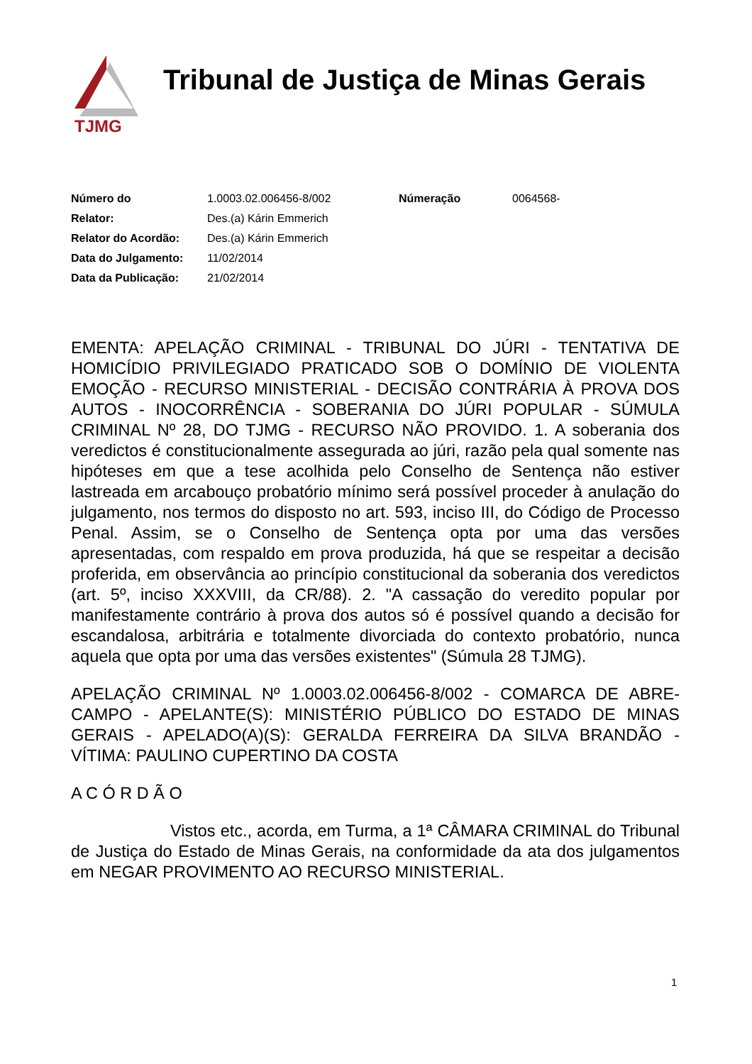TJMG
Tribunal de Justiça de Minas Gerais
| Número do | 1.0003.02.006456-8/002 | Númeração | 0064568- |
| Relator: | Des.(a) Kárin Emmerich | | |
| Relator do Acordão: | Des.(a) Kárin Emmerich | | |
| Data do Julgamento: | 11/02/2014 | | |
| Data da Publicação: | 21/02/2014 | | |
EMENTA: APELAÇÃO CRIMINAL - TRIBUNAL DO JÚRI - TENTATIVA DE HOMICÍDIO PRIVILEGIADO PRATICADO SOB O DOMÍNIO DE VIOLENTA EMOÇÃO - RECURSO MINISTERIAL - DECISÃO CONTRÁRIA À PROVA DOS AUTOS - INOCORRÊNCIA - SOBERANIA DO JÚRI POPULAR - SÚMULA CRIMINAL Nº 28, DO TJMG - RECURSO NÃO PROVIDO. 1. A soberania dos veredictos é constitucionalmente assegurada ao júri, razão pela qual somente nas hipóteses em que a tese acolhida pelo Conselho de Sentença não estiver lastreada em arcabouço probatório mínimo será possível proceder à anulação do julgamento, nos termos do disposto no art. 593, inciso III, do Código de Processo Penal. Assim, se o Conselho de Sentença opta por uma das versões apresentadas, com respaldo em prova produzida, há que se respeitar a decisão proferida, em observância ao princípio constitucional da soberania dos veredictos (art. 5º, inciso XXXVIII, da CR/88). 2. "A cassação do veredito popular por manifestamente contrário à prova dos autos só é possível quando a decisão for escandalosa, arbitrária e totalmente divorciada do contexto probatório, nunca aquela que opta por uma das versões existentes" (Súmula 28 TJMG).
APELAÇÃO CRIMINAL Nº 1.0003.02.006456-8/002 - COMARCA DE ABRE-CAMPO - APELANTE(S): MINISTÉRIO PÚBLICO DO ESTADO DE MINAS GERAIS - APELADO(A)(S): GERALDA FERREIRA DA SILVA BRANDÃO - VÍTIMA: PAULINO CUPERTINO DA COSTA
A C Ó R D Ã O
Vistos etc., acorda, em Turma, a 1ª CÂMARA CRIMINAL do Tribunal de Justiça do Estado de Minas Gerais, na conformidade da ata dos julgamentos em NEGAR PROVIMENTO AO RECURSO MINISTERIAL.
1